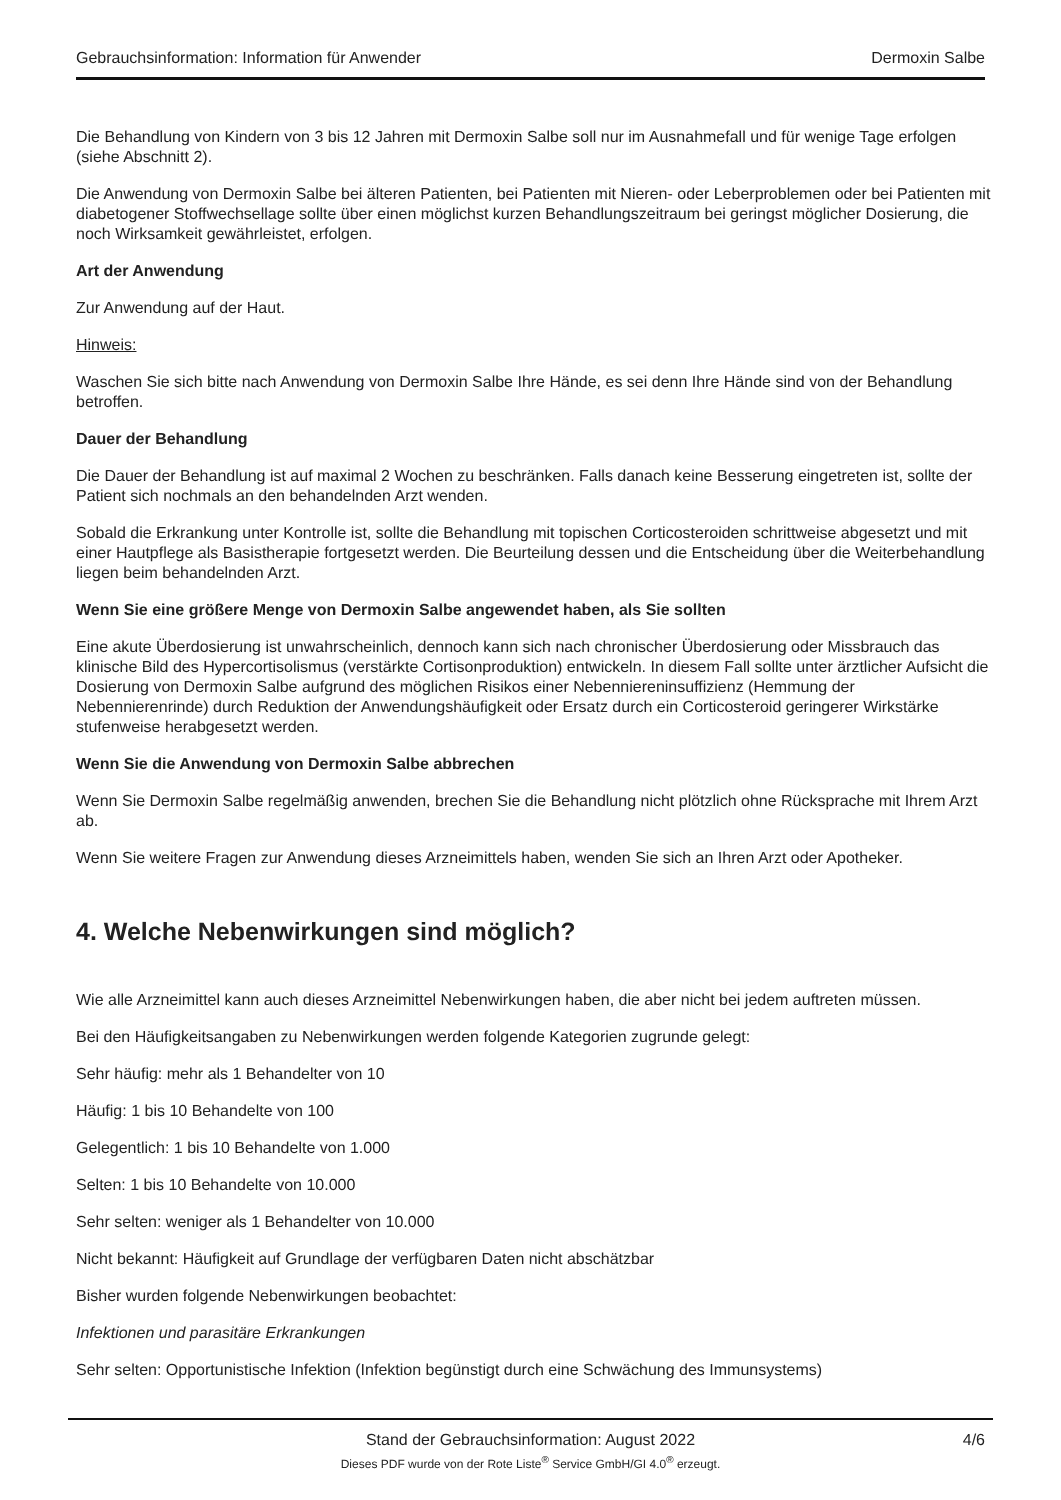Gebrauchsinformation: Information für Anwender Dermoxin Salbe
Die Behandlung von Kindern von 3 bis 12 Jahren mit Dermoxin Salbe soll nur im Ausnahmefall und für wenige Tage erfolgen (siehe Abschnitt 2).
Die Anwendung von Dermoxin Salbe bei älteren Patienten, bei Patienten mit Nieren- oder Leberproblemen oder bei Patienten mit diabetogener Stoffwechsellage sollte über einen möglichst kurzen Behandlungszeitraum bei geringst möglicher Dosierung, die noch Wirksamkeit gewährleistet, erfolgen.
Art der Anwendung
Zur Anwendung auf der Haut.
Hinweis:
Waschen Sie sich bitte nach Anwendung von Dermoxin Salbe Ihre Hände, es sei denn Ihre Hände sind von der Behandlung betroffen.
Dauer der Behandlung
Die Dauer der Behandlung ist auf maximal 2 Wochen zu beschränken. Falls danach keine Besserung eingetreten ist, sollte der Patient sich nochmals an den behandelnden Arzt wenden.
Sobald die Erkrankung unter Kontrolle ist, sollte die Behandlung mit topischen Corticosteroiden schrittweise abgesetzt und mit einer Hautpflege als Basistherapie fortgesetzt werden. Die Beurteilung dessen und die Entscheidung über die Weiterbehandlung liegen beim behandelnden Arzt.
Wenn Sie eine größere Menge von Dermoxin Salbe angewendet haben, als Sie sollten
Eine akute Überdosierung ist unwahrscheinlich, dennoch kann sich nach chronischer Überdosierung oder Missbrauch das klinische Bild des Hypercortisolismus (verstärkte Cortisonproduktion) entwickeln. In diesem Fall sollte unter ärztlicher Aufsicht die Dosierung von Dermoxin Salbe aufgrund des möglichen Risikos einer Nebenniereninsuffizienz (Hemmung der Nebennierenrinde) durch Reduktion der Anwendungshäufigkeit oder Ersatz durch ein Corticosteroid geringerer Wirkstärke stufenweise herabgesetzt werden.
Wenn Sie die Anwendung von Dermoxin Salbe abbrechen
Wenn Sie Dermoxin Salbe regelmäßig anwenden, brechen Sie die Behandlung nicht plötzlich ohne Rücksprache mit Ihrem Arzt ab.
Wenn Sie weitere Fragen zur Anwendung dieses Arzneimittels haben, wenden Sie sich an Ihren Arzt oder Apotheker.
4. Welche Nebenwirkungen sind möglich?
Wie alle Arzneimittel kann auch dieses Arzneimittel Nebenwirkungen haben, die aber nicht bei jedem auftreten müssen.
Bei den Häufigkeitsangaben zu Nebenwirkungen werden folgende Kategorien zugrunde gelegt:
Sehr häufig: mehr als 1 Behandelter von 10
Häufig: 1 bis 10 Behandelte von 100
Gelegentlich: 1 bis 10 Behandelte von 1.000
Selten: 1 bis 10 Behandelte von 10.000
Sehr selten: weniger als 1 Behandelter von 10.000
Nicht bekannt: Häufigkeit auf Grundlage der verfügbaren Daten nicht abschätzbar
Bisher wurden folgende Nebenwirkungen beobachtet:
Infektionen und parasitäre Erkrankungen
Sehr selten: Opportunistische Infektion (Infektion begünstigt durch eine Schwächung des Immunsystems)
Stand der Gebrauchsinformation: August 2022
4/6
Dieses PDF wurde von der Rote Liste<sup>®</sup> Service GmbH/GI 4.0<sup>®</sup> erzeugt.